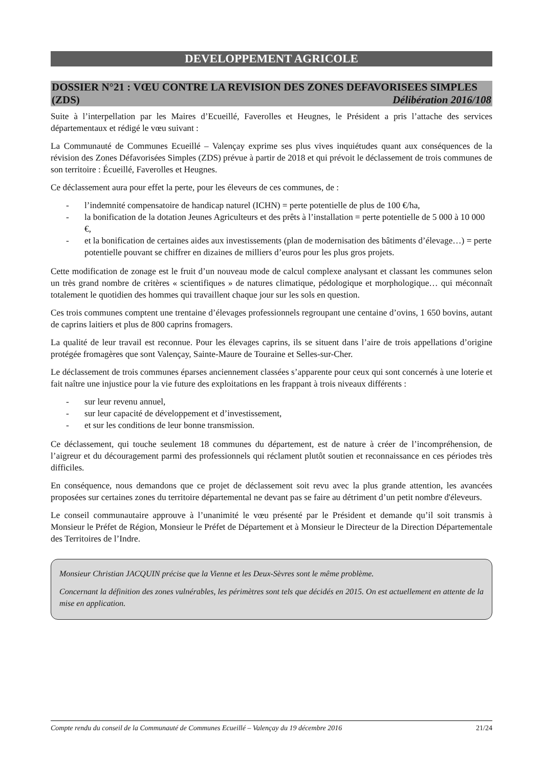DEVELOPPEMENT AGRICOLE
DOSSIER N°21 : VŒU CONTRE LA REVISION DES ZONES DEFAVORISEES SIMPLES
(ZDS) Délibération 2016/108
Suite à l’interpellation par les Maires d’Ecueillé, Faverolles et Heugnes, le Président a pris l’attache des services départementaux et rédigé le vœu suivant :
La Communauté de Communes Ecueillé – Valençay exprime ses plus vives inquiétudes quant aux conséquences de la révision des Zones Défavorisées Simples (ZDS) prévue à partir de 2018 et qui prévoit le déclassement de trois communes de son territoire : Écueillé, Faverolles et Heugnes.
Ce déclassement aura pour effet la perte, pour les éleveurs de ces communes, de :
- l’indemnité compensatoire de handicap naturel (ICHN) = perte potentielle de plus de 100 €/ha,
- la bonification de la dotation Jeunes Agriculteurs et des prêts à l’installation = perte potentielle de 5 000 à 10 000 €,
- et la bonification de certaines aides aux investissements (plan de modernisation des bâtiments d’élevage…) = perte potentielle pouvant se chiffrer en dizaines de milliers d’euros pour les plus gros projets.
Cette modification de zonage est le fruit d’un nouveau mode de calcul complexe analysant et classant les communes selon un très grand nombre de critères « scientifiques » de natures climatique, pédologique et morphologique… qui méconnaît totalement le quotidien des hommes qui travaillent chaque jour sur les sols en question.
Ces trois communes comptent une trentaine d’élevages professionnels regroupant une centaine d’ovins, 1 650 bovins, autant de caprins laitiers et plus de 800 caprins fromagers.
La qualité de leur travail est reconnue. Pour les élevages caprins, ils se situent dans l’aire de trois appellations d’origine protégée fromagères que sont Valençay, Sainte-Maure de Touraine et Selles-sur-Cher.
Le déclassement de trois communes éparses anciennement classées s’apparente pour ceux qui sont concernés à une loterie et fait naître une injustice pour la vie future des exploitations en les frappant à trois niveaux différents :
- sur leur revenu annuel,
- sur leur capacité de développement et d’investissement,
- et sur les conditions de leur bonne transmission.
Ce déclassement, qui touche seulement 18 communes du département, est de nature à créer de l’incompréhension, de l’aigreur et du découragement parmi des professionnels qui réclament plutôt soutien et reconnaissance en ces périodes très difficiles.
En conséquence, nous demandons que ce projet de déclassement soit revu avec la plus grande attention, les avancées proposées sur certaines zones du territoire départemental ne devant pas se faire au détriment d’un petit nombre d'éleveurs.
Le conseil communautaire approuve à l’unanimité le vœu présenté par le Président et demande qu’il soit transmis à Monsieur le Préfet de Région, Monsieur le Préfet de Département et à Monsieur le Directeur de la Direction Départementale des Territoires de l’Indre.
Monsieur Christian JACQUIN précise que la Vienne et les Deux-Sèvres sont le même problème.
Concernant la définition des zones vulnérables, les périmètres sont tels que décidés en 2015. On est actuellement en attente de la mise en application.
Compte rendu du conseil de la Communauté de Communes Ecueillé – Valençay du 19 décembre 2016 21/24